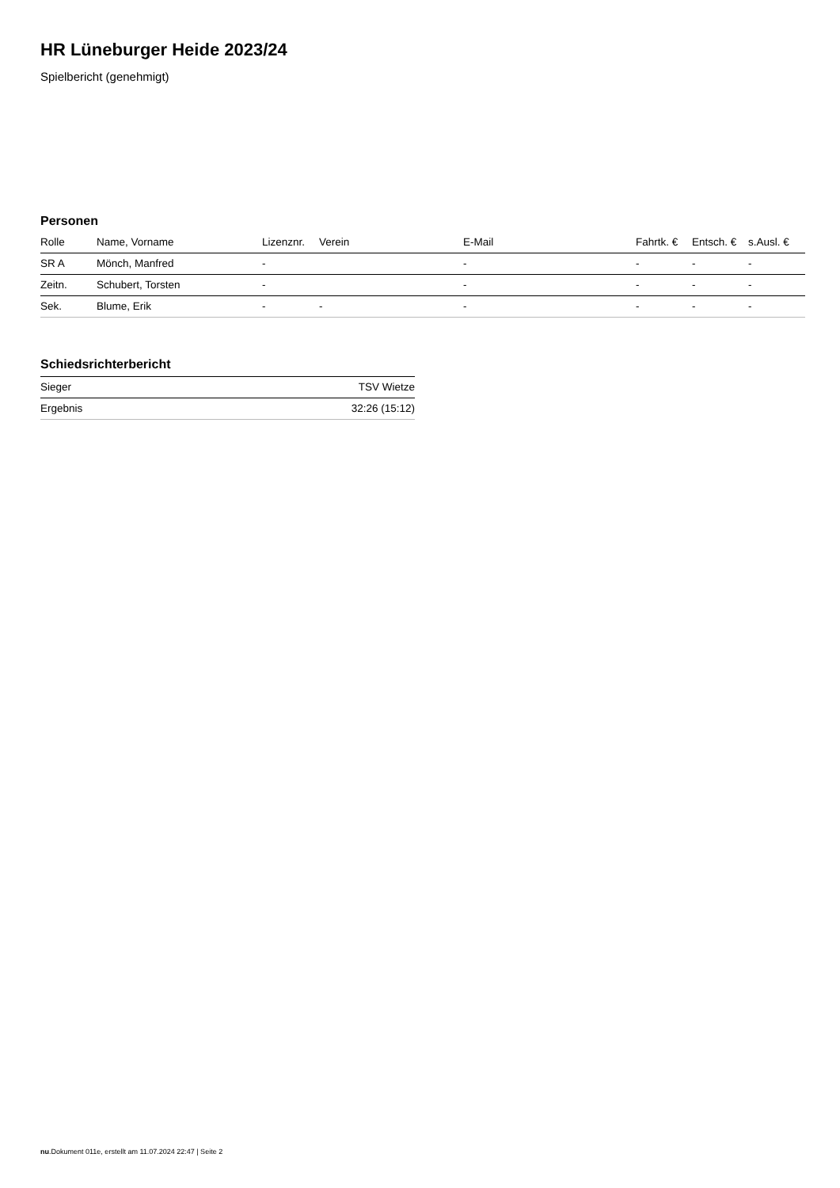HR Lüneburger Heide 2023/24
Spielbericht (genehmigt)
Personen
| Rolle | Name, Vorname | Lizenznr. | Verein | E-Mail | Fahrtk. € | Entsch. € | s.Ausl. € |
| --- | --- | --- | --- | --- | --- | --- | --- |
| SR A | Mönch, Manfred | - | | - | - | - | - |
| Zeitn. | Schubert, Torsten | - | | - | - | - | - |
| Sek. | Blume, Erik | - | - | - | - | - | - |
Schiedsrichterbericht
| Sieger | TSV Wietze |
| Ergebnis | 32:26 (15:12) |
nu.Dokument 011e, erstellt am 11.07.2024 22:47 | Seite 2